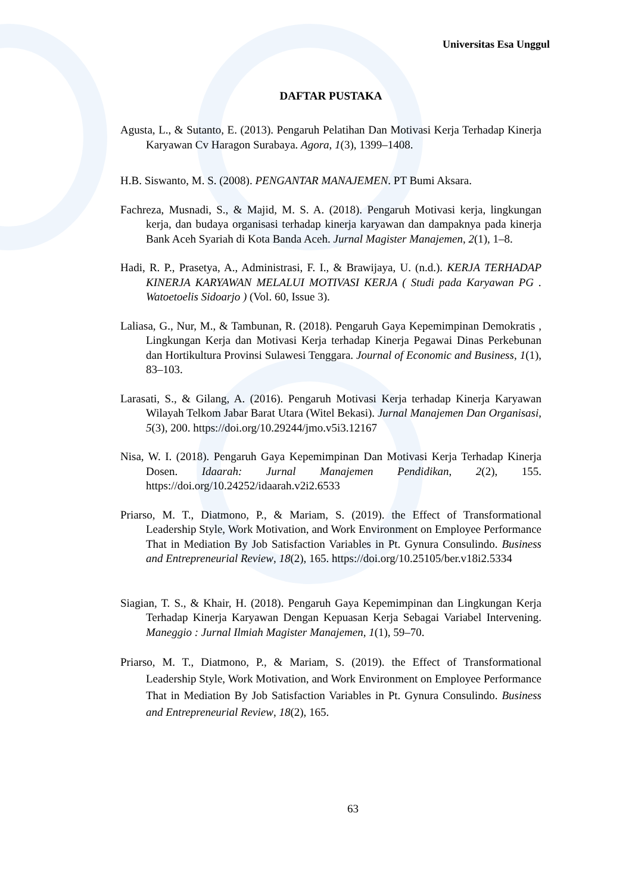Universitas Esa Unggul
DAFTAR PUSTAKA
Agusta, L., & Sutanto, E. (2013). Pengaruh Pelatihan Dan Motivasi Kerja Terhadap Kinerja Karyawan Cv Haragon Surabaya. Agora, 1(3), 1399–1408.
H.B. Siswanto, M. S. (2008). PENGANTAR MANAJEMEN. PT Bumi Aksara.
Fachreza, Musnadi, S., & Majid, M. S. A. (2018). Pengaruh Motivasi kerja, lingkungan kerja, dan budaya organisasi terhadap kinerja karyawan dan dampaknya pada kinerja Bank Aceh Syariah di Kota Banda Aceh. Jurnal Magister Manajemen, 2(1), 1–8.
Hadi, R. P., Prasetya, A., Administrasi, F. I., & Brawijaya, U. (n.d.). KERJA TERHADAP KINERJA KARYAWAN MELALUI MOTIVASI KERJA ( Studi pada Karyawan PG . Watoetoelis Sidoarjo ) (Vol. 60, Issue 3).
Laliasa, G., Nur, M., & Tambunan, R. (2018). Pengaruh Gaya Kepemimpinan Demokratis , Lingkungan Kerja dan Motivasi Kerja terhadap Kinerja Pegawai Dinas Perkebunan dan Hortikultura Provinsi Sulawesi Tenggara. Journal of Economic and Business, 1(1), 83–103.
Larasati, S., & Gilang, A. (2016). Pengaruh Motivasi Kerja terhadap Kinerja Karyawan Wilayah Telkom Jabar Barat Utara (Witel Bekasi). Jurnal Manajemen Dan Organisasi, 5(3), 200. https://doi.org/10.29244/jmo.v5i3.12167
Nisa, W. I. (2018). Pengaruh Gaya Kepemimpinan Dan Motivasi Kerja Terhadap Kinerja Dosen. Idaarah: Jurnal Manajemen Pendidikan, 2(2), 155. https://doi.org/10.24252/idaarah.v2i2.6533
Priarso, M. T., Diatmono, P., & Mariam, S. (2019). the Effect of Transformational Leadership Style, Work Motivation, and Work Environment on Employee Performance That in Mediation By Job Satisfaction Variables in Pt. Gynura Consulindo. Business and Entrepreneurial Review, 18(2), 165. https://doi.org/10.25105/ber.v18i2.5334
Siagian, T. S., & Khair, H. (2018). Pengaruh Gaya Kepemimpinan dan Lingkungan Kerja Terhadap Kinerja Karyawan Dengan Kepuasan Kerja Sebagai Variabel Intervening. Maneggio : Jurnal Ilmiah Magister Manajemen, 1(1), 59–70.
Priarso, M. T., Diatmono, P., & Mariam, S. (2019). the Effect of Transformational Leadership Style, Work Motivation, and Work Environment on Employee Performance That in Mediation By Job Satisfaction Variables in Pt. Gynura Consulindo. Business and Entrepreneurial Review, 18(2), 165.
63